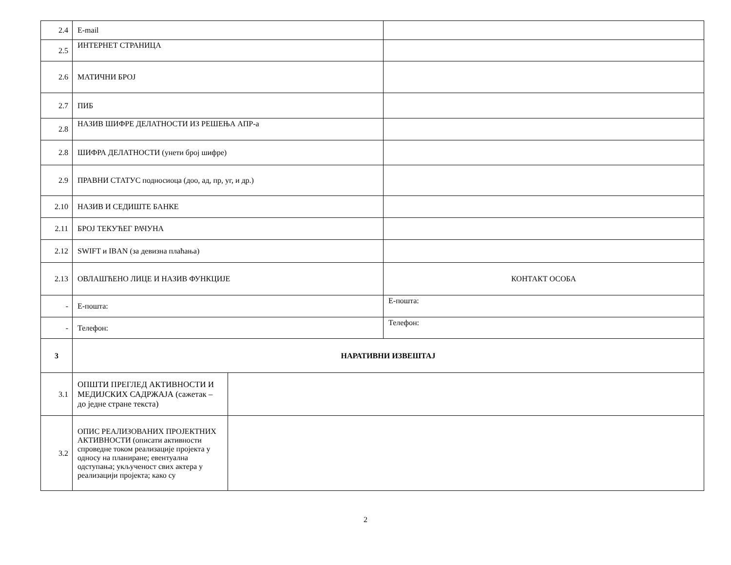| 2.4 | E-mail | | |
| 2.5 | ИНТЕРНЕТ СТРАНИЦА | | |
| 2.6 | МАТИЧНИ БРОЈ | | |
| 2.7 | ПИБ | | |
| 2.8 | НАЗИВ ШИФРЕ ДЕЛАТНОСТИ ИЗ РЕШЕЊА АПР-а | | |
| 2.8 | ШИФРА ДЕЛАТНОСТИ (унети број шифре) | | |
| 2.9 | ПРАВНИ СТАТУС подносиоца (доо, ад, пр, уг, и др.) | | |
| 2.10 | НАЗИВ И СЕДИШТЕ БАНКЕ | | |
| 2.11 | БРОЈ ТЕКУЋЕГ РАЧУНА | | |
| 2.12 | SWIFT и IBAN (за девизна плаћања) | | |
| 2.13 | ОВЛАШЋЕНО ЛИЦЕ И НАЗИВ ФУНКЦИЈЕ | | КОНТАКТ ОСОБА |
| - | Е-пошта: | | Е-пошта: |
| - | Телефон: | | Телефон: |
| 3 | НАРАТИВНИ ИЗВЕШТАЈ | | |
| 3.1 | ОПШТИ ПРЕГЛЕД АКТИВНОСТИ И МЕДИЈСКИХ САДРЖАЈА (сажетак – до једне стране текста) | | |
| 3.2 | ОПИС РЕАЛИЗОВАНИХ ПРОЈЕКТНИХ АКТИВНОСТИ (описати активности спроведне током реализације пројекта у односу на планиране; евентуална одступања; укљученост свих актера у реализацији пројекта; како су | | |
2